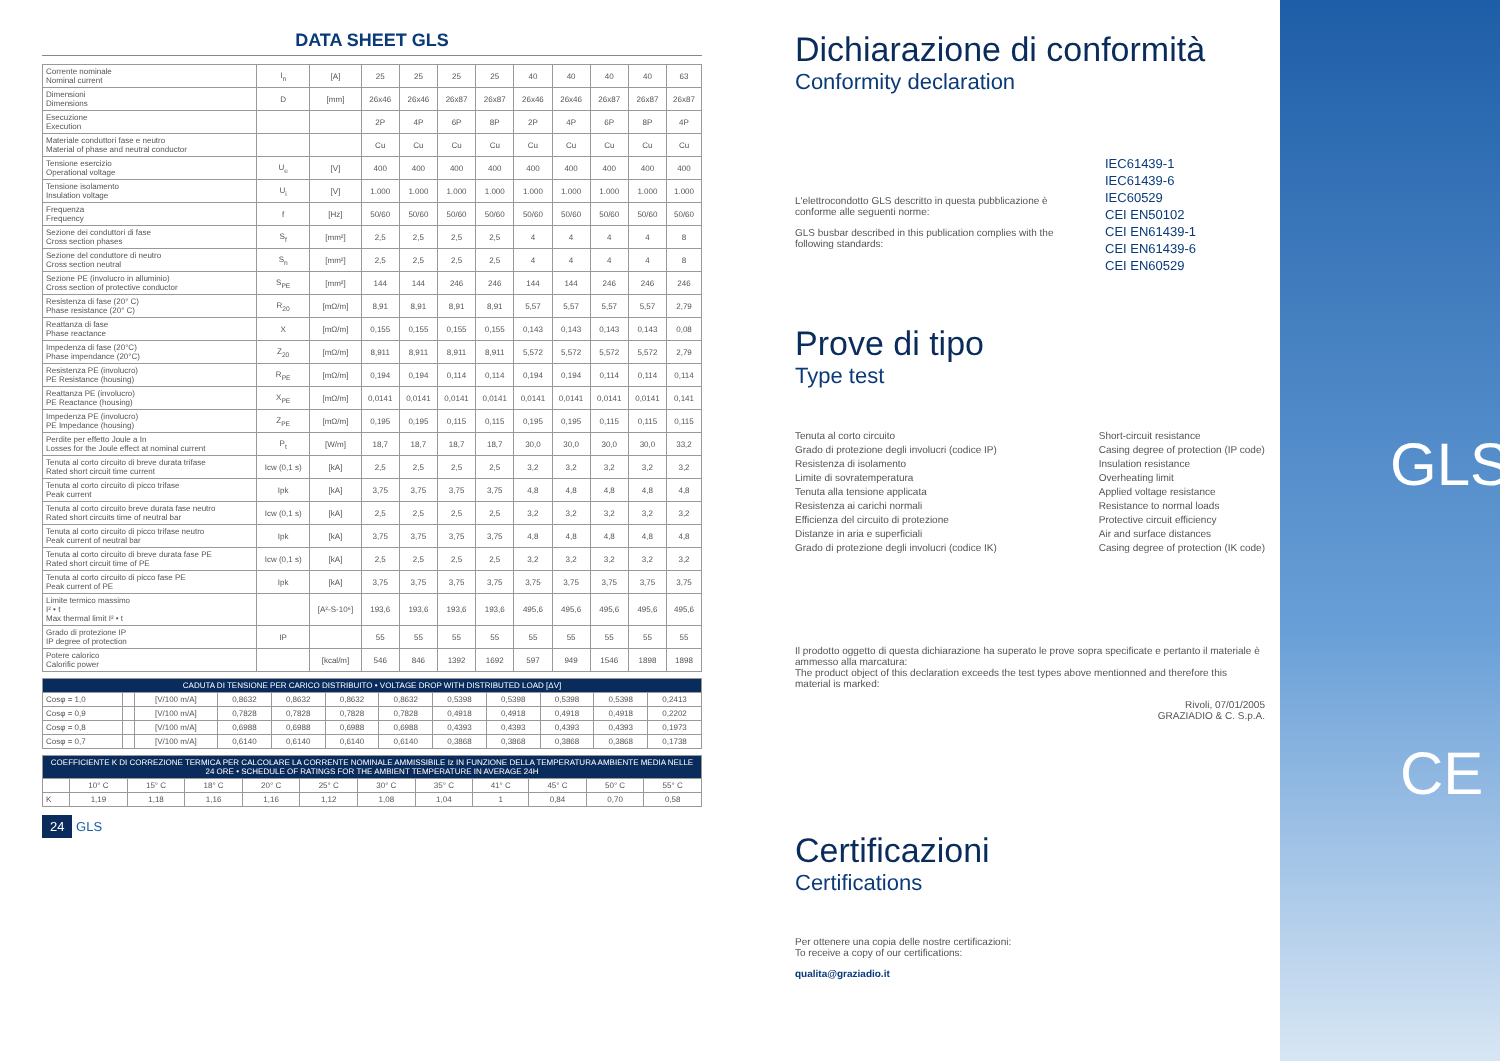DATA SHEET GLS
| Corrente nominale Nominal current | I<sub>n</sub> | [A] | 25 | 25 | 25 | 25 | 40 | 40 | 40 | 40 | 63 |
| Dimensioni Dimensions | D | [mm] | 26x46 | 26x46 | 26x87 | 26x87 | 26x46 | 26x46 | 26x87 | 26x87 | 26x87 |
| Esecuzione Execution | | | 2P | 4P | 6P | 8P | 2P | 4P | 6P | 8P | 4P |
| Materiale conduttori fase e neutro Material of phase and neutral conductor | | | Cu | Cu | Cu | Cu | Cu | Cu | Cu | Cu | Cu |
| Tensione esercizio Operational voltage | U<sub>e</sub> | [V] | 400 | 400 | 400 | 400 | 400 | 400 | 400 | 400 | 400 |
| Tensione isolamento Insulation voltage | U<sub>i</sub> | [V] | 1.000 | 1.000 | 1.000 | 1.000 | 1.000 | 1.000 | 1.000 | 1.000 | 1.000 |
| Frequenza Frequency | f | [Hz] | 50/60 | 50/60 | 50/60 | 50/60 | 50/60 | 50/60 | 50/60 | 50/60 | 50/60 |
| Sezione dei conduttori di fase Cross section phases | S<sub>f</sub> | [mm²] | 2,5 | 2,5 | 2,5 | 2,5 | 4 | 4 | 4 | 4 | 8 |
| Sezione del conduttore di neutro Cross section neutral | S<sub>n</sub> | [mm²] | 2,5 | 2,5 | 2,5 | 2,5 | 4 | 4 | 4 | 4 | 8 |
| Sezione PE (involucro in alluminio) Cross section of protective conductor | S<sub>PE</sub> | [mm²] | 144 | 144 | 246 | 246 | 144 | 144 | 246 | 246 | 246 |
| Resistenza di fase (20° C) Phase resistance (20° C) | R<sub>20</sub> | [mΩ/m] | 8,91 | 8,91 | 8,91 | 8,91 | 5,57 | 5,57 | 5,57 | 5,57 | 2,79 |
| Reattanza di fase Phase reactance | X | [mΩ/m] | 0,155 | 0,155 | 0,155 | 0,155 | 0,143 | 0,143 | 0,143 | 0,143 | 0,08 |
| Impedenza di fase (20°C) Phase impendance (20°C) | Z<sub>20</sub> | [mΩ/m] | 8,911 | 8,911 | 8,911 | 8,911 | 5,572 | 5,572 | 5,572 | 5,572 | 2,79 |
| Resistenza PE (involucro) PE Resistance (housing) | R<sub>PE</sub> | [mΩ/m] | 0,194 | 0,194 | 0,114 | 0,114 | 0,194 | 0,194 | 0,114 | 0,114 | 0,114 |
| Reattanza PE (involucro) PE Reactance (housing) | X<sub>PE</sub> | [mΩ/m] | 0,0141 | 0,0141 | 0,0141 | 0,0141 | 0,0141 | 0,0141 | 0,0141 | 0,0141 | 0,141 |
| Impedenza PE (involucro) PE Impedance (housing) | Z<sub>PE</sub> | [mΩ/m] | 0,195 | 0,195 | 0,115 | 0,115 | 0,195 | 0,195 | 0,115 | 0,115 | 0,115 |
| Perdite per effetto Joule a In Losses for the Joule effect at nominal current | P<sub>t</sub> | [W/m] | 18,7 | 18,7 | 18,7 | 18,7 | 30,0 | 30,0 | 30,0 | 30,0 | 33,2 |
| Tenuta al corto circuito di breve durata trifase Rated short circuit time current | Icw (0,1 s) | [kA] | 2,5 | 2,5 | 2,5 | 2,5 | 3,2 | 3,2 | 3,2 | 3,2 | 3,2 |
| Tenuta al corto circuito di picco trifase Peak current | Ipk | [kA] | 3,75 | 3,75 | 3,75 | 3,75 | 4,8 | 4,8 | 4,8 | 4,8 | 4,8 |
| Tenuta al corto circuito breve durata fase neutro Rated short circuits time of neutral bar | Icw (0,1 s) | [kA] | 2,5 | 2,5 | 2,5 | 2,5 | 3,2 | 3,2 | 3,2 | 3,2 | 3,2 |
| Tenuta al corto circuito di picco trifase neutro Peak current of neutral bar | Ipk | [kA] | 3,75 | 3,75 | 3,75 | 3,75 | 4,8 | 4,8 | 4,8 | 4,8 | 4,8 |
| Tenuta al corto circuito di breve durata fase PE Rated short circuit time of PE | Icw (0,1 s) | [kA] | 2,5 | 2,5 | 2,5 | 2,5 | 3,2 | 3,2 | 3,2 | 3,2 | 3,2 |
| Tenuta al corto circuito di picco fase PE Peak current of PE | Ipk | [kA] | 3,75 | 3,75 | 3,75 | 3,75 | 3,75 | 3,75 | 3,75 | 3,75 | 3,75 |
| Limite termico massimo I² • t Max thermal limit I² • t | | [A²-S-10⁶] | 193,6 | 193,6 | 193,6 | 193,6 | 495,6 | 495,6 | 495,6 | 495,6 | 495,6 |
| Grado di protezione IP IP degree of protection | IP | | 55 | 55 | 55 | 55 | 55 | 55 | 55 | 55 | 55 |
| Potere calorico Calorific power | | [kcal/m] | 546 | 846 | 1392 | 1692 | 597 | 949 | 1546 | 1898 | 1898 |
| CADUTA DI TENSIONE PER CARICO DISTRIBUITO • VOLTAGE DROP WITH DISTRIBUTED LOAD [ΔV] | | | | | | | | | | | |
| --- | --- | --- | --- | --- | --- | --- | --- | --- | --- | --- | --- |
| Cosφ = 1,0 | | [V/100 m/A] | 0,8632 | 0,8632 | 0,8632 | 0,8632 | 0,5398 | 0,5398 | 0,5398 | 0,5398 | 0,2413 |
| Cosφ = 0,9 | | [V/100 m/A] | 0,7828 | 0,7828 | 0,7828 | 0,7828 | 0,4918 | 0,4918 | 0,4918 | 0,4918 | 0,2202 |
| Cosφ = 0,8 | | [V/100 m/A] | 0,6988 | 0,6988 | 0,6988 | 0,6988 | 0,4393 | 0,4393 | 0,4393 | 0,4393 | 0,1973 |
| Cosφ = 0,7 | | [V/100 m/A] | 0,6140 | 0,6140 | 0,6140 | 0,6140 | 0,3868 | 0,3868 | 0,3868 | 0,3868 | 0,1738 |
| COEFFICIENTE K DI CORREZIONE TERMICA PER CALCOLARE LA CORRENTE NOMINALE AMMISSIBILE Iz IN FUNZIONE DELLA TEMPERATURA AMBIENTE MEDIA NELLE 24 ORE • SCHEDULE OF RATINGS FOR THE AMBIENT TEMPERATURE IN AVERAGE 24H | | | | | | | | | | | |
| --- | --- | --- | --- | --- | --- | --- | --- | --- | --- | --- | --- |
| | 10° C | 15° C | 18° C | 20° C | 25° C | 30° C | 35° C | 41° C | 45° C | 50° C | 55° C |
| K | 1,19 | 1,18 | 1,16 | 1,16 | 1,12 | 1,08 | 1,04 | 1 | 0,84 | 0,70 | 0,58 |
24 GLS
Dichiarazione di conformità
Conformity declaration
L'elettrocondotto GLS descritto in questa pubblicazione è conforme alle seguenti norme:
GLS busbar described in this publication complies with the following standards:
IEC61439-1
IEC61439-6
IEC60529
CEI EN50102
CEI EN61439-1
CEI EN61439-6
CEI EN60529
Prove di tipo
Type test
Tenuta al corto circuito
Grado di protezione degli involucri (codice IP)
Resistenza di isolamento
Limite di sovratemperatura
Tenuta alla tensione applicata
Resistenza ai carichi normali
Efficienza del circuito di protezione
Distanze in aria e superficiali
Grado di protezione degli involucri (codice IK)
Short-circuit resistance
Casing degree of protection (IP code)
Insulation resistance
Overheating limit
Applied voltage resistance
Resistance to normal loads
Protective circuit efficiency
Air and surface distances
Casing degree of protection (IK code)
Il prodotto oggetto di questa dichiarazione ha superato le prove sopra specificate e pertanto il materiale è ammesso alla marcatura:
The product object of this declaration exceeds the test types above mentionned and therefore this material is marked:
Rivoli, 07/01/2005
GRAZIADIO & C. S.p.A.
Certificazioni
Certifications
Per ottenere una copia delle nostre certificazioni:
To receive a copy of our certifications:
qualita@graziadio.it
GLS
CE